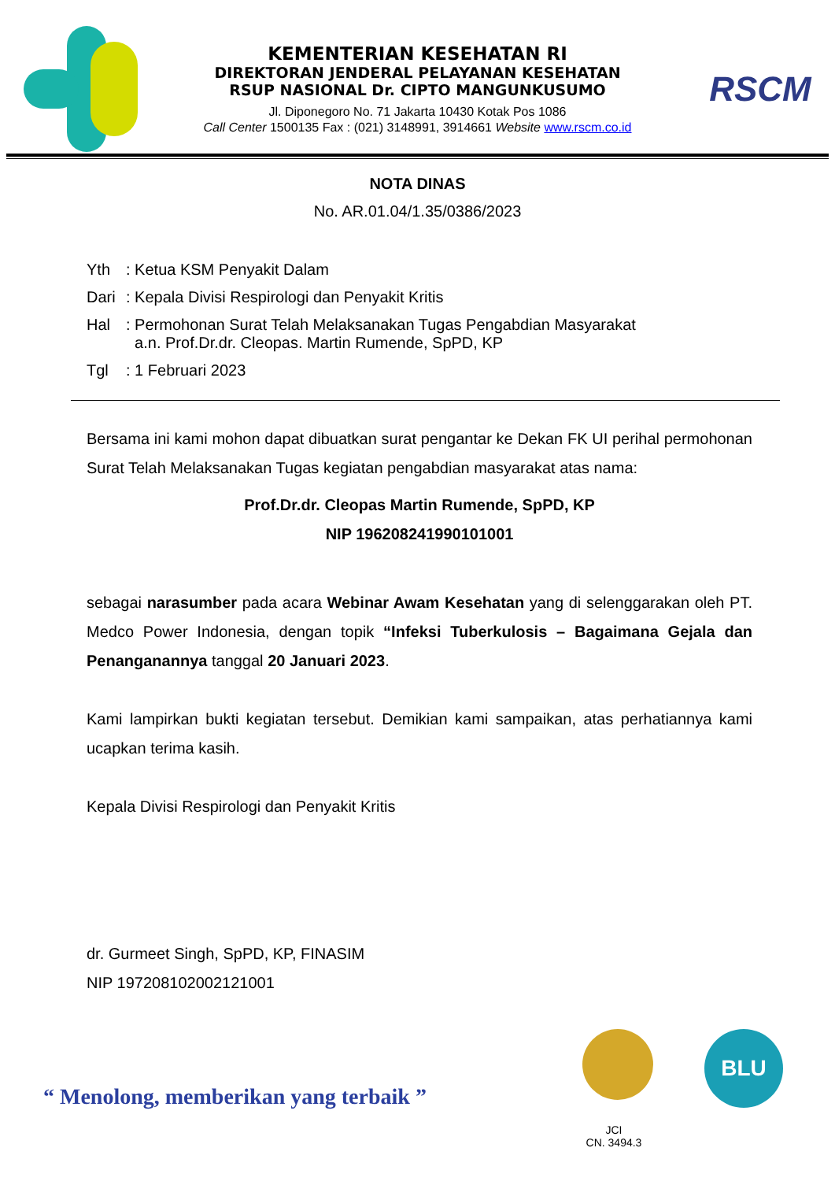KEMENTERIAN KESEHATAN RI
DIREKTORAN JENDERAL PELAYANAN KESEHATAN
RSUP NASIONAL Dr. CIPTO MANGUNKUSUMO
Jl. Diponegoro No. 71 Jakarta 10430 Kotak Pos 1086
Call Center 1500135 Fax : (021) 3148991, 3914661 Website www.rscm.co.id
RSCM
NOTA DINAS
No. AR.01.04/1.35/0386/2023
| Yth | : Ketua KSM Penyakit Dalam |
| Dari | : Kepala Divisi Respirologi dan Penyakit Kritis |
| Hal | : Permohonan Surat Telah Melaksanakan Tugas Pengabdian Masyarakat a.n. Prof.Dr.dr. Cleopas. Martin Rumende, SpPD, KP |
| Tgl | : 1 Februari 2023 |
Bersama ini kami mohon dapat dibuatkan surat pengantar ke Dekan FK UI perihal permohonan Surat Telah Melaksanakan Tugas kegiatan pengabdian masyarakat atas nama:
Prof.Dr.dr. Cleopas Martin Rumende, SpPD, KP
NIP 196208241990101001
sebagai narasumber pada acara Webinar Awam Kesehatan yang di selenggarakan oleh PT. Medco Power Indonesia, dengan topik “Infeksi Tuberkulosis – Bagaimana Gejala dan Penanganannya tanggal 20 Januari 2023.
Kami lampirkan bukti kegiatan tersebut. Demikian kami sampaikan, atas perhatiannya kami ucapkan terima kasih.
Kepala Divisi Respirologi dan Penyakit Kritis
dr. Gurmeet Singh, SpPD, KP, FINASIM
NIP 197208102002121001
“ Menolong, memberikan yang terbaik ”
JCI
CN. 3494.3
BLU